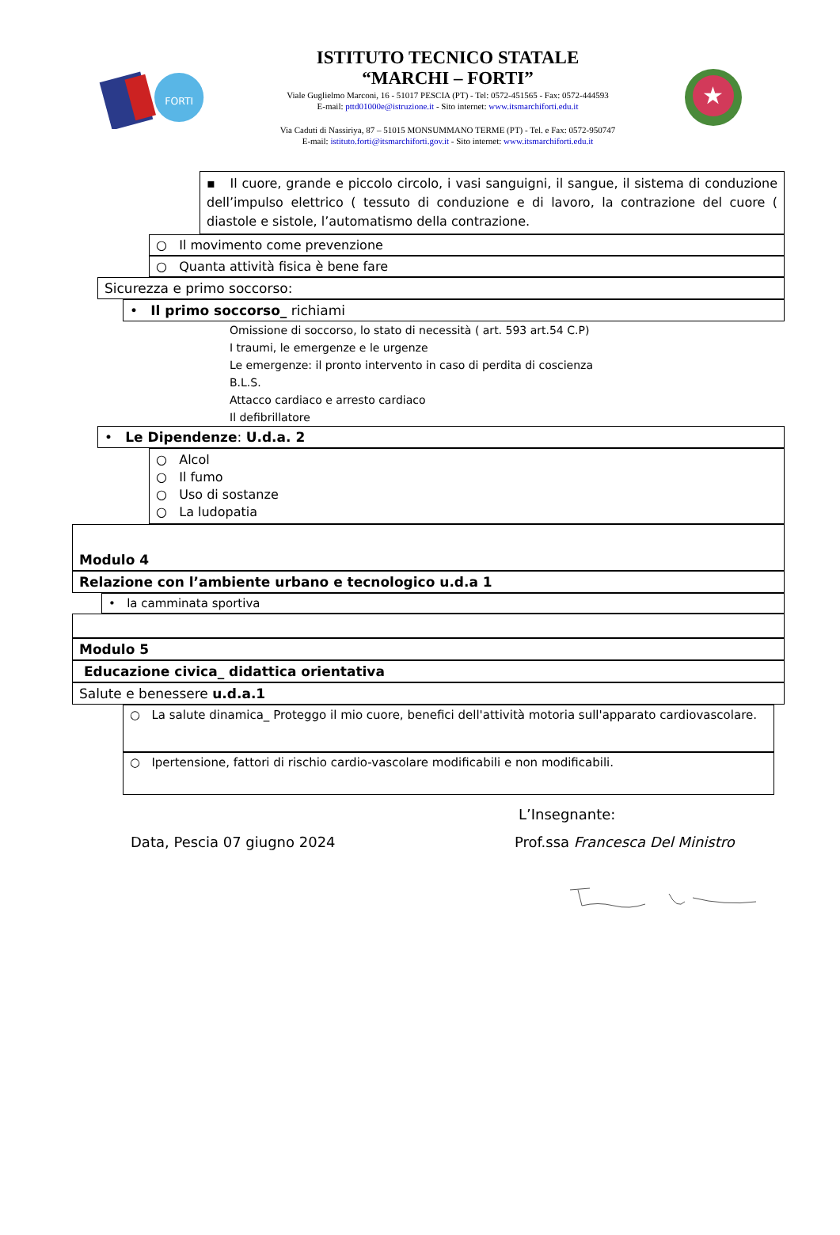FORTI
ISTITUTO TECNICO STATALE
“MARCHI – FORTI”
Viale Guglielmo Marconi, 16 - 51017 PESCIA (PT) - Tel: 0572-451565 - Fax: 0572-444593
E-mail: pttd01000e@istruzione.it - Sito internet: www.itsmarchiforti.edu.it
Via Caduti di Nassiriya, 87 – 51015 MONSUMMANO TERME (PT) - Tel. e Fax: 0572-950747
E-mail: istituto.forti@itsmarchiforti.gov.it - Sito internet: www.itsmarchiforti.edu.it
★
▪ Il cuore, grande e piccolo circolo, i vasi sanguigni, il sangue, il sistema di conduzione dell’impulso elettrico ( tessuto di conduzione e di lavoro, la contrazione del cuore ( diastole e sistole, l’automatismo della contrazione.
○ Il movimento come prevenzione
○ Quanta attività fisica è bene fare
Sicurezza e primo soccorso:
• Il primo soccorso_ richiami
Omissione di soccorso, lo stato di necessità ( art. 593 art.54 C.P)
I traumi, le emergenze e le urgenze
Le emergenze: il pronto intervento in caso di perdita di coscienza
B.L.S.
Attacco cardiaco e arresto cardiaco
Il defibrillatore
• Le Dipendenze: U.d.a. 2
○ Alcol
○ Il fumo
○ Uso di sostanze
○ La ludopatia
Modulo 4
Relazione con l’ambiente urbano e tecnologico u.d.a 1
• la camminata sportiva
Modulo 5
Educazione civica_ didattica orientativa
Salute e benessere u.d.a.1
○ La salute dinamica_ Proteggo il mio cuore, benefici dell'attività motoria sull'apparato cardiovascolare.
○ Ipertensione, fattori di rischio cardio-vascolare modificabili e non modificabili.
L’Insegnante:
Data, Pescia 07 giugno 2024 Prof.ssa Francesca Del Ministro